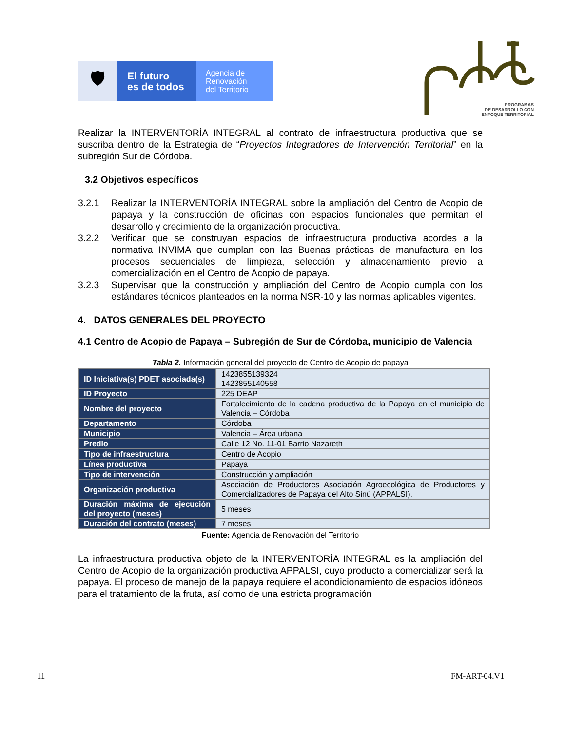🛡
El futuro
es de todos
Agencia de
Renovación
del Territorio
PROGRAMAS
DE DESARROLLO CON
ENFOQUE TERRITORIAL
Realizar la INTERVENTORÍA INTEGRAL al contrato de infraestructura productiva que se suscriba dentro de la Estrategia de “Proyectos Integradores de Intervención Territorial” en la subregión Sur de Córdoba.
3.2 Objetivos específicos
3.2.1 Realizar la INTERVENTORÍA INTEGRAL sobre la ampliación del Centro de Acopio de papaya y la construcción de oficinas con espacios funcionales que permitan el desarrollo y crecimiento de la organización productiva.
3.2.2 Verificar que se construyan espacios de infraestructura productiva acordes a la normativa INVIMA que cumplan con las Buenas prácticas de manufactura en los procesos secuenciales de limpieza, selección y almacenamiento previo a comercialización en el Centro de Acopio de papaya.
3.2.3 Supervisar que la construcción y ampliación del Centro de Acopio cumpla con los estándares técnicos planteados en la norma NSR-10 y las normas aplicables vigentes.
4. DATOS GENERALES DEL PROYECTO
4.1 Centro de Acopio de Papaya – Subregión de Sur de Córdoba, municipio de Valencia
Tabla 2. Información general del proyecto de Centro de Acopio de papaya
| ID Iniciativa(s) PDET asociada(s) | 1423855139324 1423855140558 |
| ID Proyecto | 225 DEAP |
| Nombre del proyecto | Fortalecimiento de la cadena productiva de la Papaya en el municipio de Valencia – Córdoba |
| Departamento | Córdoba |
| Municipio | Valencia – Área urbana |
| Predio | Calle 12 No. 11-01 Barrio Nazareth |
| Tipo de infraestructura | Centro de Acopio |
| Línea productiva | Papaya |
| Tipo de intervención | Construcción y ampliación |
| Organización productiva | Asociación de Productores Asociación Agroecológica de Productores y Comercializadores de Papaya del Alto Sinú (APPALSI). |
| Duración máxima de ejecución del proyecto (meses) | 5 meses |
| Duración del contrato (meses) | 7 meses |
Fuente: Agencia de Renovación del Territorio
La infraestructura productiva objeto de la INTERVENTORÍA INTEGRAL es la ampliación del Centro de Acopio de la organización productiva APPALSI, cuyo producto a comercializar será la papaya. El proceso de manejo de la papaya requiere el acondicionamiento de espacios idóneos para el tratamiento de la fruta, así como de una estricta programación
11 FM-ART-04.V1